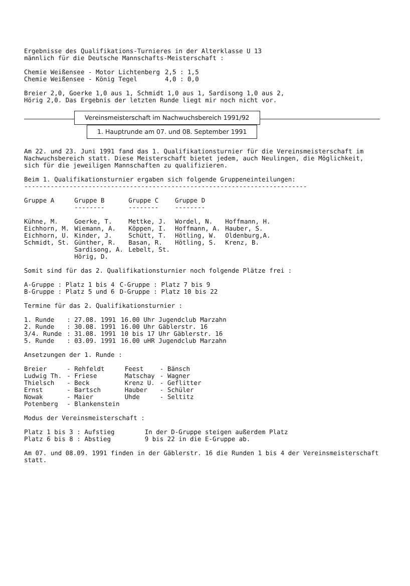Ergebnisse des Qualifikations-Turnieres in der Alterklasse U 13
männlich für die Deutsche Mannschafts-Meisterschaft :
| Chemie Weißensee - Motor Lichtenberg | 2,5 : 1,5 |
| Chemie Weißensee - König Tegel | 4,0 : 0,0 |
Breier 2,0, Goerke 1,0 aus 1, Schmidt 1,0 aus 1, Sardisong 1,0 aus 2,
Hörig 2,0. Das Ergebnis der letzten Runde liegt mir noch nicht vor.
Vereinsmeisterschaft im Nachwuchsbereich 1991/92
1. Hauptrunde am 07. und 08. September 1991
Am 22. und 23. Juni 1991 fand das 1. Qualifikationsturnier für die Vereinsmeisterschaft im Nachwuchsbereich statt. Diese Meisterschaft bietet jedem, auch Neulingen, die Möglichkeit, sich für die jeweiligen Mannschaften zu qualifizieren.
Beim 1. Qualifikationsturnier ergaben sich folgende Gruppeneinteilungen:
---------------------------------------------------------------------------
| Gruppe A | Gruppe B -------- | Gruppe C -------- | Gruppe D -------- | |
| --- | --- | --- | --- | --- |
| Kühne, M. Eichhorn, M. Eichhorn, U. Schmidt, St. | Goerke, T. Wiemann, A. Kinder, J. Günther, R. Sardisong, A. Hörig, D. | Mettke, J. Köppen, I. Schütt, T. Basan, R. Lebelt, St. | Wordel, N. Hoffmann, A. Hötling, W. Hötling, S. | Hoffmann, H. Hauber, S. Oldenburg,A. Krenz, B. |
Somit sind für das 2. Qualifikationsturnier noch folgende Plätze frei :
| A-Gruppe : Platz 1 bis 4 | C-Gruppe : Platz 7 bis 9 |
| B-Gruppe : Platz 5 und 6 | D-Gruppe : Platz 10 bis 22 |
Termine für das 2. Qualifikationsturnier :
| 1. Runde | : 27.08. 1991 | 16.00 Uhr Jugendclub Marzahn |
| 2. Runde | : 30.08. 1991 | 16.00 Uhr Gäblerstr. 16 |
| 3/4. Runde | : 31.08. 1991 | 10 bis 17 Uhr Gäblerstr. 16 |
| 5. Runde | : 03.09. 1991 | 16.00 uHR Jugendclub Marzahn |
Ansetzungen der 1. Runde :
| Breier | - Rehfeldt | Feest | - Bänsch |
| Ludwig Th. | - Friese | Matschay | - Wagner |
| Thielsch | - Beck | Krenz U. | - Geflitter |
| Ernst | - Bartsch | Hauber | - Schüler |
| Nowak | - Maier | Uhde | - Seltitz |
| Potenberg | - Blankenstein | | |
Modus der Vereinsmeisterschaft :
| Platz 1 bis 3 : Aufstieg Platz 6 bis 8 : Abstieg | In der D-Gruppe steigen außerdem Platz 9 bis 22 in die E-Gruppe ab. |
Am 07. und 08.09. 1991 finden in der Gäblerstr. 16 die Runden 1 bis 4 der Vereinsmeisterschaft statt.